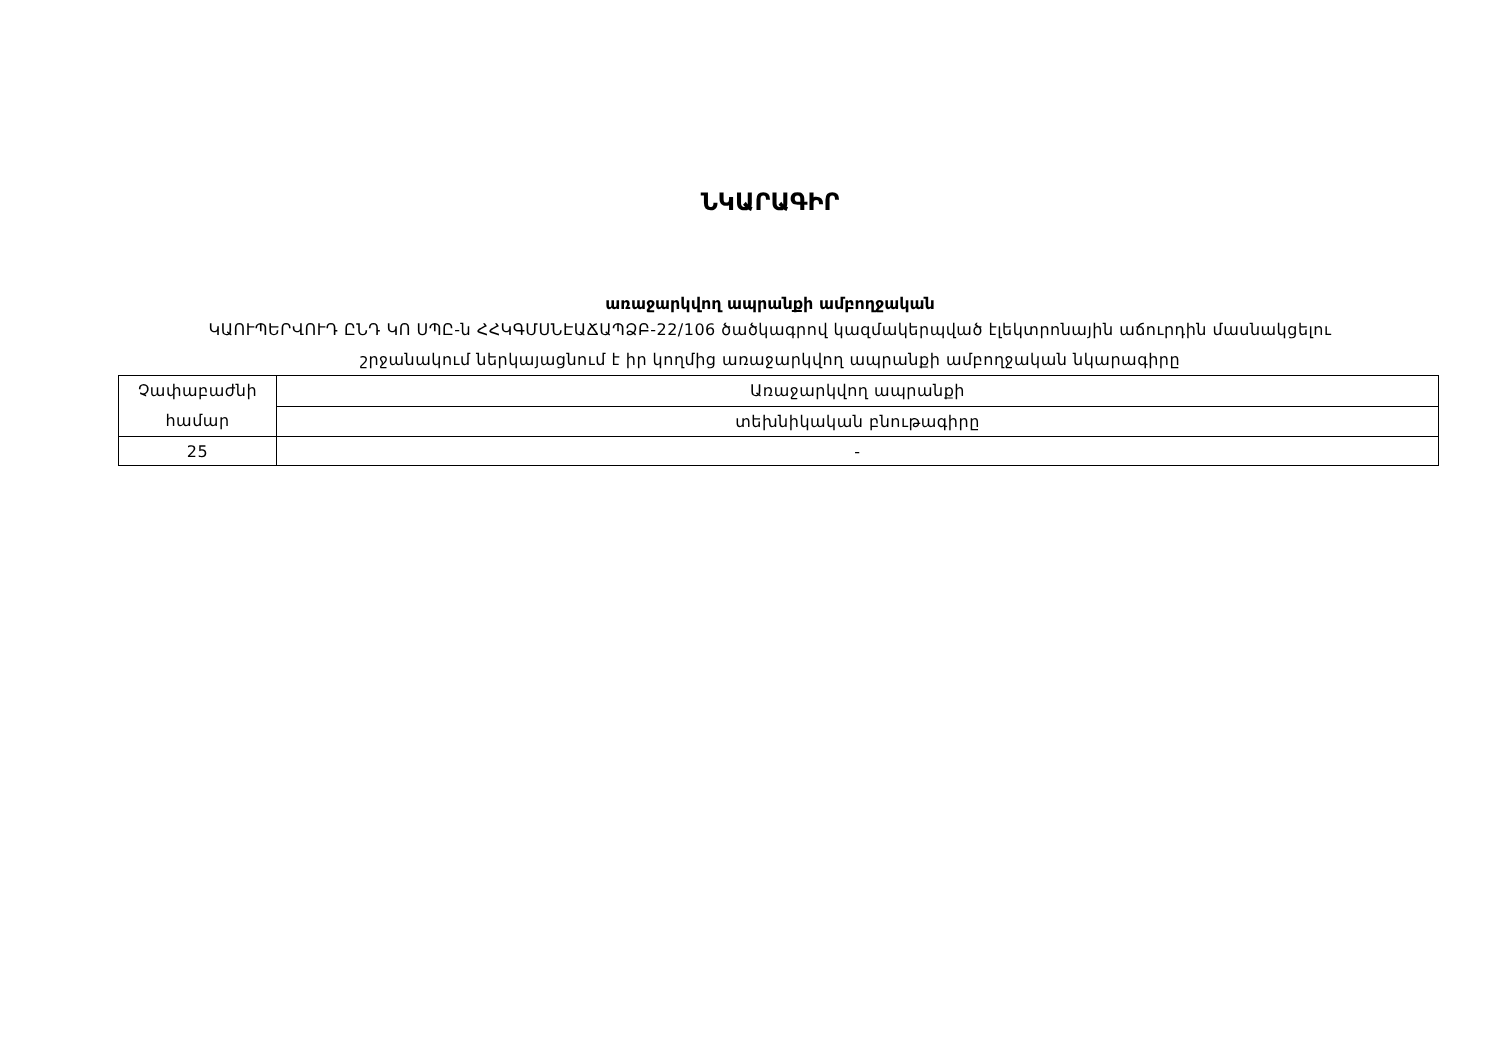ՆԿԱՐԱԳԻՐ
առաջարկվող ապրանքի ամբողջական
ԿԱՈՒՊԵՐՎՈՒԴ ԸՆԴ ԿՈ ՍՊԸ-ն ՀՀԿԳՄՍՆԷԱՃԱՊՁԲ-22/106 ծածկագրով կազմակերպված էլեկտրոնային աճուրդին մասնակցելու
շրջանակում ներկայացնում է իր կողմից առաջարկվող ապրանքի ամբողջական նկարագիրը
| Չափաբաժնի համար | Առաջարկվող ապրանքի |
| | տեխնիկական բնութագիրը |
| 25 | - |